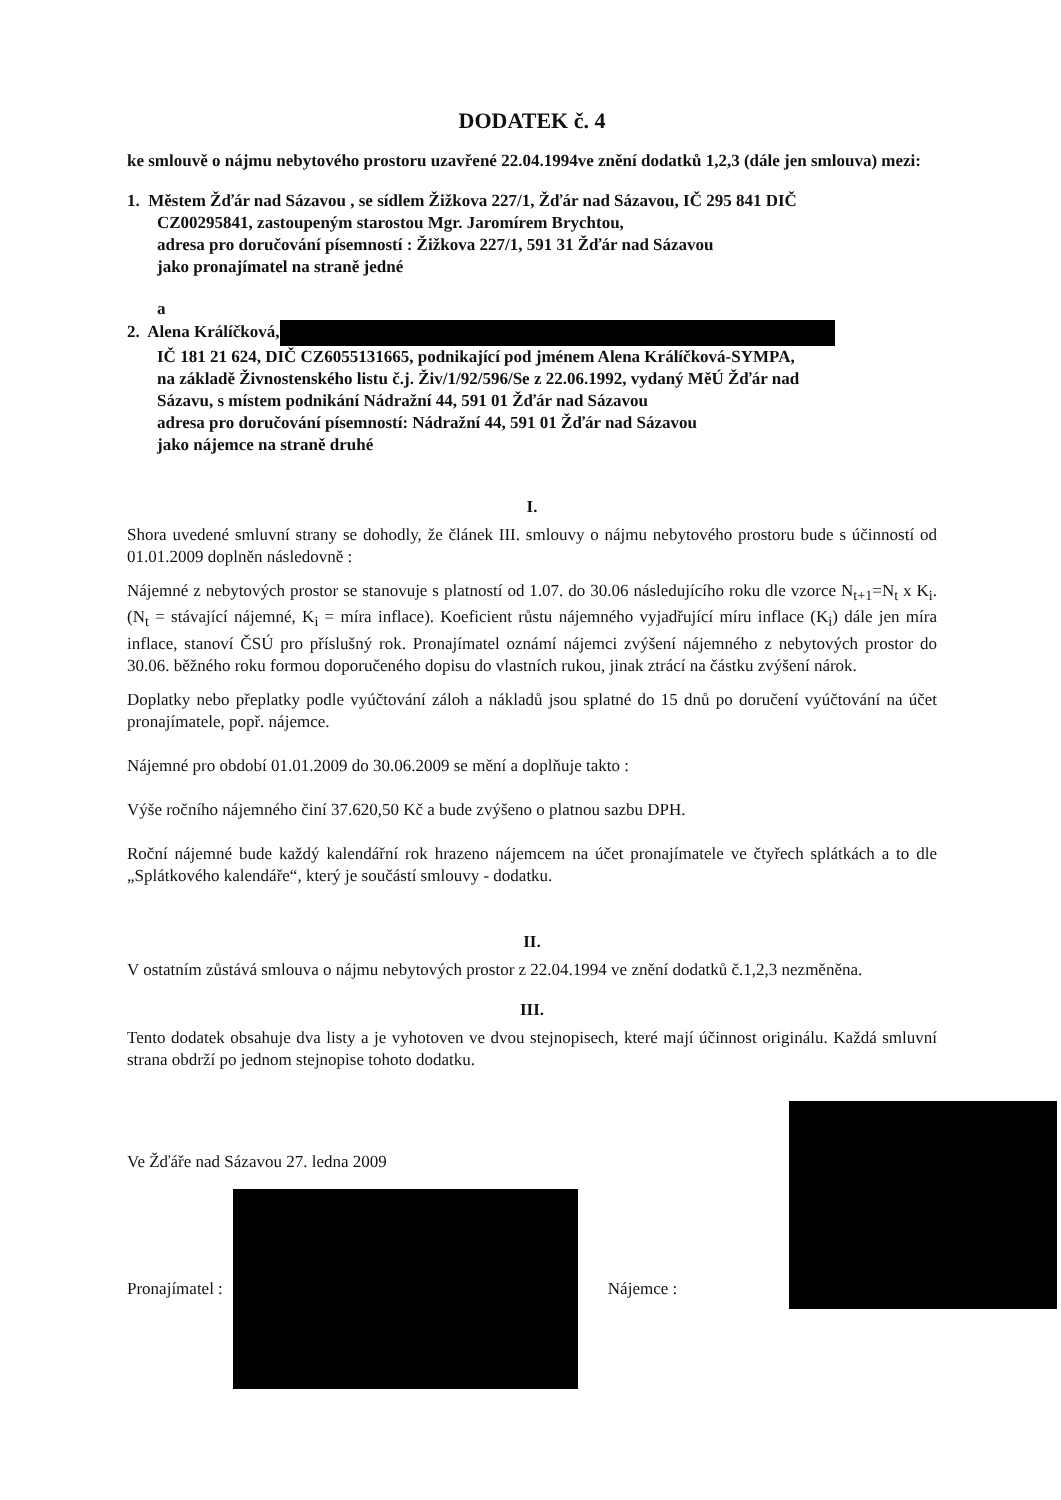DODATEK č. 4
ke smlouvě o nájmu nebytového prostoru uzavřené 22.04.1994ve znění dodatků 1,2,3 (dále jen smlouva) mezi:
1. Městem Žďár nad Sázavou , se sídlem Žižkova 227/1, Žďár nad Sázavou, IČ 295 841 DIČ
CZ00295841, zastoupeným starostou Mgr. Jaromírem Brychtou,
adresa pro doručování písemností : Žižkova 227/1, 591 31 Žďár nad Sázavou
jako pronajímatel na straně jedné
a
2. Alena Králíčková,
IČ 181 21 624, DIČ CZ6055131665, podnikající pod jménem Alena Králíčková-SYMPA,
na základě Živnostenského listu č.j. Živ/1/92/596/Se z 22.06.1992, vydaný MěÚ Žďár nad
Sázavu, s místem podnikání Nádražní 44, 591 01 Žďár nad Sázavou
adresa pro doručování písemností: Nádražní 44, 591 01 Žďár nad Sázavou
jako nájemce na straně druhé
I.
Shora uvedené smluvní strany se dohodly, že článek III. smlouvy o nájmu nebytového prostoru bude s účinností od 01.01.2009 doplněn následovně :
Nájemné z nebytových prostor se stanovuje s platností od 1.07. do 30.06 následujícího roku dle vzorce N<sub>t+1</sub>=N<sub>t</sub> x K<sub>i</sub>. (N<sub>t</sub> = stávající nájemné, K<sub>i</sub> = míra inflace). Koeficient růstu nájemného vyjadřující míru inflace (K<sub>i</sub>) dále jen míra inflace, stanoví ČSÚ pro příslušný rok. Pronajímatel oznámí nájemci zvýšení nájemného z nebytových prostor do 30.06. běžného roku formou doporučeného dopisu do vlastních rukou, jinak ztrácí na částku zvýšení nárok.
Doplatky nebo přeplatky podle vyúčtování záloh a nákladů jsou splatné do 15 dnů po doručení vyúčtování na účet pronajímatele, popř. nájemce.
Nájemné pro období 01.01.2009 do 30.06.2009 se mění a doplňuje takto :
Výše ročního nájemného činí 37.620,50 Kč a bude zvýšeno o platnou sazbu DPH.
Roční nájemné bude každý kalendářní rok hrazeno nájemcem na účet pronajímatele ve čtyřech splátkách a to dle „Splátkového kalendáře“, který je součástí smlouvy - dodatku.
II.
V ostatním zůstává smlouva o nájmu nebytových prostor z 22.04.1994 ve znění dodatků č.1,2,3 nezměněna.
III.
Tento dodatek obsahuje dva listy a je vyhotoven ve dvou stejnopisech, které mají účinnost originálu. Každá smluvní strana obdrží po jednom stejnopise tohoto dodatku.
Ve Žďáře nad Sázavou 27. ledna 2009
Pronajímatel : Nájemce :